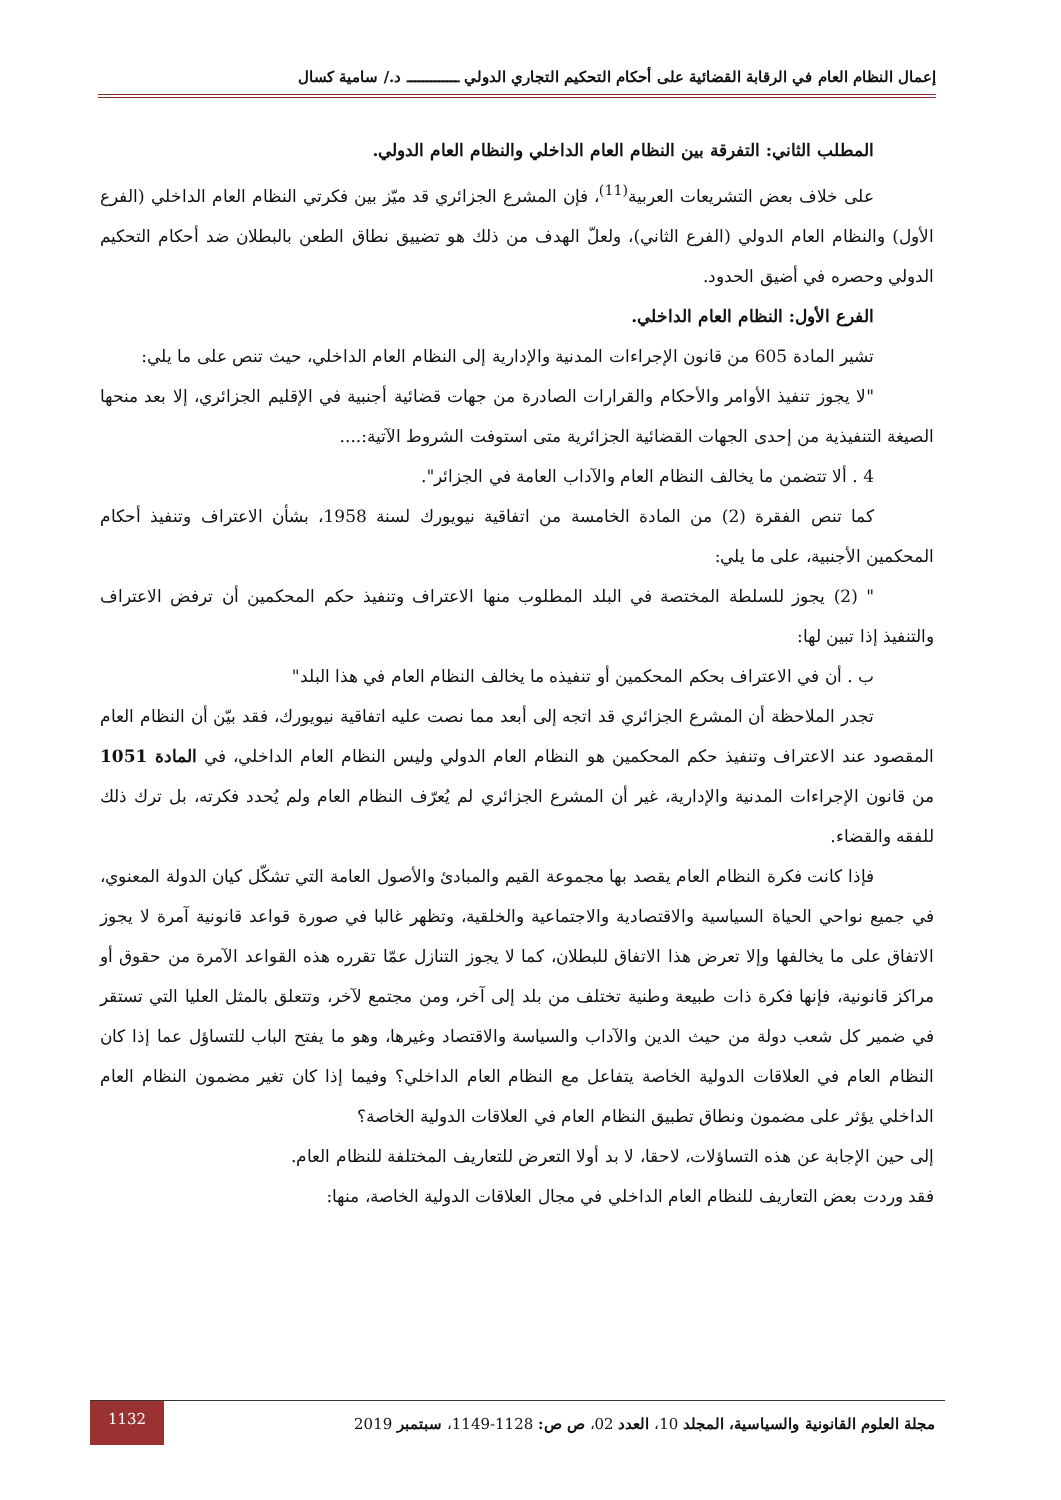إعمال النظام العام في الرقابة القضائية على أحكام التحكيم التجاري الدولي ـــــــــــــ د./ سامية كسال
المطلب الثاني: التفرقة بين النظام العام الداخلي والنظام العام الدولي.
على خلاف بعض التشريعات العربية<sup>(11)</sup>، فإن المشرع الجزائري قد ميّز بين فكرتي النظام العام الداخلي (الفرع الأول) والنظام العام الدولي (الفرع الثاني)، ولعلّ الهدف من ذلك هو تضييق نطاق الطعن بالبطلان ضد أحكام التحكيم الدولي وحصره في أضيق الحدود.
الفرع الأول: النظام العام الداخلي.
تشير المادة 605 من قانون الإجراءات المدنية والإدارية إلى النظام العام الداخلي، حيث تنص على ما يلي:
"لا يجوز تنفيذ الأوامر والأحكام والقرارات الصادرة من جهات قضائية أجنبية في الإقليم الجزائري، إلا بعد منحها الصيغة التنفيذية من إحدى الجهات القضائية الجزائرية متى استوفت الشروط الآتية:....
4 . ألا تتضمن ما يخالف النظام العام والآداب العامة في الجزائر".
كما تنص الفقرة (2) من المادة الخامسة من اتفاقية نيويورك لسنة 1958، بشأن الاعتراف وتنفيذ أحكام المحكمين الأجنبية، على ما يلي:
" (2) يجوز للسلطة المختصة في البلد المطلوب منها الاعتراف وتنفيذ حكم المحكمين أن ترفض الاعتراف والتنفيذ إذا تبين لها:
ب . أن في الاعتراف بحكم المحكمين أو تنفيذه ما يخالف النظام العام في هذا البلد"
تجدر الملاحظة أن المشرع الجزائري قد اتجه إلى أبعد مما نصت عليه اتفاقية نيويورك، فقد بيّن أن النظام العام المقصود عند الاعتراف وتنفيذ حكم المحكمين هو النظام العام الدولي وليس النظام العام الداخلي، في المادة 1051 من قانون الإجراءات المدنية والإدارية، غير أن المشرع الجزائري لم يُعرّف النظام العام ولم يُحدد فكرته، بل ترك ذلك للفقه والقضاء.
فإذا كانت فكرة النظام العام يقصد بها مجموعة القيم والمبادئ والأصول العامة التي تشكّل كيان الدولة المعنوي، في جميع نواحي الحياة السياسية والاقتصادية والاجتماعية والخلقية، وتظهر غالبا في صورة قواعد قانونية آمرة لا يجوز الاتفاق على ما يخالفها وإلا تعرض هذا الاتفاق للبطلان، كما لا يجوز التنازل عمّا تقرره هذه القواعد الآمرة من حقوق أو مراكز قانونية، فإنها فكرة ذات طبيعة وطنية تختلف من بلد إلى آخر، ومن مجتمع لآخر، وتتعلق بالمثل العليا التي تستقر في ضمير كل شعب دولة من حيث الدين والآداب والسياسة والاقتصاد وغيرها، وهو ما يفتح الباب للتساؤل عما إذا كان النظام العام في العلاقات الدولية الخاصة يتفاعل مع النظام العام الداخلي؟ وفيما إذا كان تغير مضمون النظام العام الداخلي يؤثر على مضمون ونطاق تطبيق النظام العام في العلاقات الدولية الخاصة؟
إلى حين الإجابة عن هذه التساؤلات، لاحقا، لا بد أولا التعرض للتعاريف المختلفة للنظام العام.
فقد وردت بعض التعاريف للنظام العام الداخلي في مجال العلاقات الدولية الخاصة، منها:
مجلة العلوم القانونية والسياسية، المجلد 10، العدد 02، ص ص: 1128-1149، سبتمبر 2019
1132